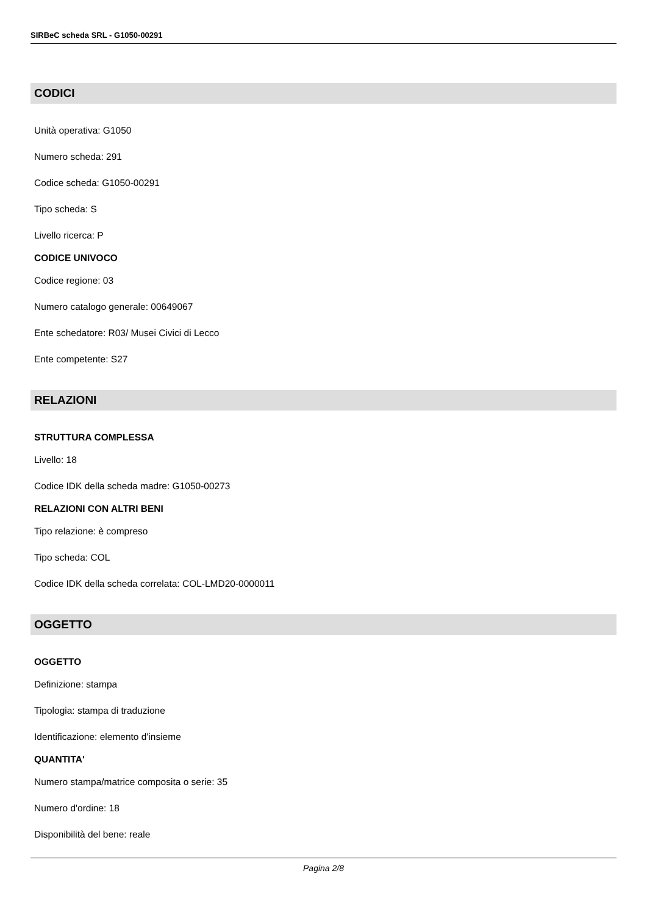SIRBeC scheda SRL - G1050-00291
CODICI
Unità operativa: G1050
Numero scheda: 291
Codice scheda: G1050-00291
Tipo scheda: S
Livello ricerca: P
CODICE UNIVOCO
Codice regione: 03
Numero catalogo generale: 00649067
Ente schedatore: R03/ Musei Civici di Lecco
Ente competente: S27
RELAZIONI
STRUTTURA COMPLESSA
Livello: 18
Codice IDK della scheda madre: G1050-00273
RELAZIONI CON ALTRI BENI
Tipo relazione: è compreso
Tipo scheda: COL
Codice IDK della scheda correlata: COL-LMD20-0000011
OGGETTO
OGGETTO
Definizione: stampa
Tipologia: stampa di traduzione
Identificazione: elemento d'insieme
QUANTITA'
Numero stampa/matrice composita o serie: 35
Numero d'ordine: 18
Disponibilità del bene: reale
Pagina 2/8